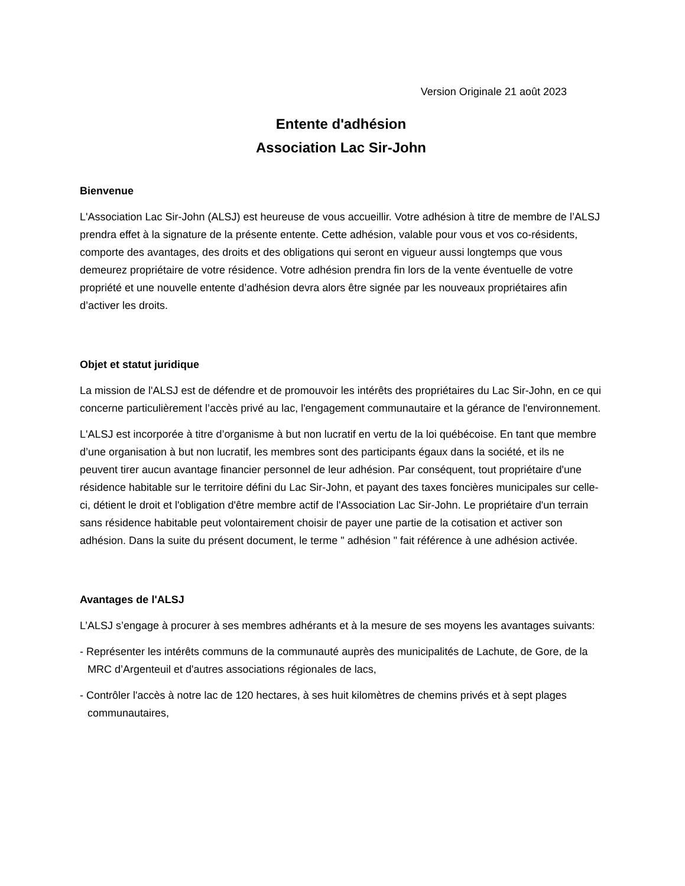Version Originale 21 août 2023
Entente d'adhésion
Association Lac Sir-John
Bienvenue
L'Association Lac Sir-John (ALSJ) est heureuse de vous accueillir. Votre adhésion à titre de membre de l’ALSJ prendra effet à la signature de la présente entente. Cette adhésion, valable pour vous et vos co-résidents, comporte des avantages, des droits et des obligations qui seront en vigueur aussi longtemps que vous demeurez propriétaire de votre résidence. Votre adhésion prendra fin lors de la vente éventuelle de votre propriété et une nouvelle entente d’adhésion devra alors être signée par les nouveaux propriétaires afin d’activer les droits.
Objet et statut juridique
La mission de l'ALSJ est de défendre et de promouvoir les intérêts des propriétaires du Lac Sir-John, en ce qui concerne particulièrement l’accès privé au lac, l'engagement communautaire et la gérance de l'environnement.
L'ALSJ est incorporée à titre d’organisme à but non lucratif en vertu de la loi québécoise. En tant que membre d’une organisation à but non lucratif, les membres sont des participants égaux dans la société, et ils ne peuvent tirer aucun avantage financier personnel de leur adhésion. Par conséquent, tout propriétaire d'une résidence habitable sur le territoire défini du Lac Sir-John, et payant des taxes foncières municipales sur celle-ci, détient le droit et l'obligation d'être membre actif de l'Association Lac Sir-John. Le propriétaire d'un terrain sans résidence habitable peut volontairement choisir de payer une partie de la cotisation et activer son adhésion. Dans la suite du présent document, le terme " adhésion " fait référence à une adhésion activée.
Avantages de l'ALSJ
L’ALSJ s’engage à procurer à ses membres adhérants et à la mesure de ses moyens les avantages suivants:
- Représenter les intérêts communs de la communauté auprès des municipalités de Lachute, de Gore, de la MRC d’Argenteuil et d'autres associations régionales de lacs,
- Contrôler l'accès à notre lac de 120 hectares, à ses huit kilomètres de chemins privés et à sept plages communautaires,